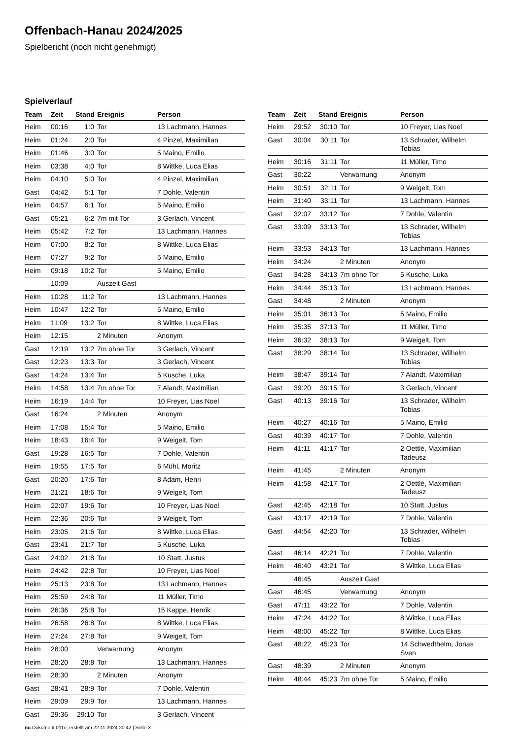Offenbach-Hanau 2024/2025
Spielbericht (noch nicht genehmigt)
Spielverlauf
| Team | Zeit | Stand | Ereignis | Person |
| --- | --- | --- | --- | --- |
| Heim | 00:16 | 1:0 | Tor | 13 Lachmann, Hannes |
| Heim | 01:24 | 2:0 | Tor | 4 Pinzel, Maximilian |
| Heim | 01:46 | 3:0 | Tor | 5 Maino, Emilio |
| Heim | 03:38 | 4:0 | Tor | 8 Wittke, Luca Elias |
| Heim | 04:10 | 5:0 | Tor | 4 Pinzel, Maximilian |
| Gast | 04:42 | 5:1 | Tor | 7 Dohle, Valentin |
| Heim | 04:57 | 6:1 | Tor | 5 Maino, Emilio |
| Gast | 05:21 | 6:2 | 7m mit Tor | 3 Gerlach, Vincent |
| Heim | 05:42 | 7:2 | Tor | 13 Lachmann, Hannes |
| Heim | 07:00 | 8:2 | Tor | 8 Wittke, Luca Elias |
| Heim | 07:27 | 9:2 | Tor | 5 Maino, Emilio |
| Heim | 09:18 | 10:2 | Tor | 5 Maino, Emilio |
| | 10:09 | | Auszeit Gast | |
| Heim | 10:28 | 11:2 | Tor | 13 Lachmann, Hannes |
| Heim | 10:47 | 12:2 | Tor | 5 Maino, Emilio |
| Heim | 11:09 | 13:2 | Tor | 8 Wittke, Luca Elias |
| Heim | 12:15 | | 2 Minuten | Anonym |
| Gast | 12:19 | 13:2 | 7m ohne Tor | 3 Gerlach, Vincent |
| Gast | 12:23 | 13:3 | Tor | 3 Gerlach, Vincent |
| Gast | 14:24 | 13:4 | Tor | 5 Kusche, Luka |
| Heim | 14:58 | 13:4 | 7m ohne Tor | 7 Alandt, Maximilian |
| Heim | 16:19 | 14:4 | Tor | 10 Freyer, Lias Noel |
| Gast | 16:24 | | 2 Minuten | Anonym |
| Heim | 17:08 | 15:4 | Tor | 5 Maino, Emilio |
| Heim | 18:43 | 16:4 | Tor | 9 Weigelt, Tom |
| Gast | 19:28 | 16:5 | Tor | 7 Dohle, Valentin |
| Heim | 19:55 | 17:5 | Tor | 6 Mühl, Moritz |
| Gast | 20:20 | 17:6 | Tor | 8 Adam, Henri |
| Heim | 21:21 | 18:6 | Tor | 9 Weigelt, Tom |
| Heim | 22:07 | 19:6 | Tor | 10 Freyer, Lias Noel |
| Heim | 22:36 | 20:6 | Tor | 9 Weigelt, Tom |
| Heim | 23:05 | 21:6 | Tor | 8 Wittke, Luca Elias |
| Gast | 23:41 | 21:7 | Tor | 5 Kusche, Luka |
| Gast | 24:02 | 21:8 | Tor | 10 Statt, Justus |
| Heim | 24:42 | 22:8 | Tor | 10 Freyer, Lias Noel |
| Heim | 25:13 | 23:8 | Tor | 13 Lachmann, Hannes |
| Heim | 25:59 | 24:8 | Tor | 11 Müller, Timo |
| Heim | 26:36 | 25:8 | Tor | 15 Kappe, Henrik |
| Heim | 26:58 | 26:8 | Tor | 8 Wittke, Luca Elias |
| Heim | 27:24 | 27:8 | Tor | 9 Weigelt, Tom |
| Heim | 28:00 | | Verwarnung | Anonym |
| Heim | 28:20 | 28:8 | Tor | 13 Lachmann, Hannes |
| Heim | 28:30 | | 2 Minuten | Anonym |
| Gast | 28:41 | 28:9 | Tor | 7 Dohle, Valentin |
| Heim | 29:09 | 29:9 | Tor | 13 Lachmann, Hannes |
| Gast | 29:36 | 29:10 | Tor | 3 Gerlach, Vincent |
| Team | Zeit | Stand | Ereignis | Person |
| --- | --- | --- | --- | --- |
| Heim | 29:52 | 30:10 | Tor | 10 Freyer, Lias Noel |
| Gast | 30:04 | 30:11 | Tor | 13 Schrader, Wilhelm Tobias |
| Heim | 30:16 | 31:11 | Tor | 11 Müller, Timo |
| Gast | 30:22 | | Verwarnung | Anonym |
| Heim | 30:51 | 32:11 | Tor | 9 Weigelt, Tom |
| Heim | 31:40 | 33:11 | Tor | 13 Lachmann, Hannes |
| Gast | 32:07 | 33:12 | Tor | 7 Dohle, Valentin |
| Gast | 33:09 | 33:13 | Tor | 13 Schrader, Wilhelm Tobias |
| Heim | 33:53 | 34:13 | Tor | 13 Lachmann, Hannes |
| Heim | 34:24 | | 2 Minuten | Anonym |
| Gast | 34:28 | 34:13 | 7m ohne Tor | 5 Kusche, Luka |
| Heim | 34:44 | 35:13 | Tor | 13 Lachmann, Hannes |
| Gast | 34:48 | | 2 Minuten | Anonym |
| Heim | 35:01 | 36:13 | Tor | 5 Maino, Emilio |
| Heim | 35:35 | 37:13 | Tor | 11 Müller, Timo |
| Heim | 36:32 | 38:13 | Tor | 9 Weigelt, Tom |
| Gast | 38:29 | 38:14 | Tor | 13 Schrader, Wilhelm Tobias |
| Heim | 38:47 | 39:14 | Tor | 7 Alandt, Maximilian |
| Gast | 39:20 | 39:15 | Tor | 3 Gerlach, Vincent |
| Gast | 40:13 | 39:16 | Tor | 13 Schrader, Wilhelm Tobias |
| Heim | 40:27 | 40:16 | Tor | 5 Maino, Emilio |
| Gast | 40:39 | 40:17 | Tor | 7 Dohle, Valentin |
| Heim | 41:11 | 41:17 | Tor | 2 Oettlé, Maximilian Tadeusz |
| Heim | 41:45 | | 2 Minuten | Anonym |
| Heim | 41:58 | 42:17 | Tor | 2 Oettlé, Maximilian Tadeusz |
| Gast | 42:45 | 42:18 | Tor | 10 Statt, Justus |
| Gast | 43:17 | 42:19 | Tor | 7 Dohle, Valentin |
| Gast | 44:54 | 42:20 | Tor | 13 Schrader, Wilhelm Tobias |
| Gast | 46:14 | 42:21 | Tor | 7 Dohle, Valentin |
| Heim | 46:40 | 43:21 | Tor | 8 Wittke, Luca Elias |
| | 46:45 | | Auszeit Gast | |
| Gast | 46:45 | | Verwarnung | Anonym |
| Gast | 47:11 | 43:22 | Tor | 7 Dohle, Valentin |
| Heim | 47:24 | 44:22 | Tor | 8 Wittke, Luca Elias |
| Heim | 48:00 | 45:22 | Tor | 8 Wittke, Luca Elias |
| Gast | 48:22 | 45:23 | Tor | 14 Schwedthelm, Jonas Sven |
| Gast | 48:39 | | 2 Minuten | Anonym |
| Heim | 48:44 | 45:23 | 7m ohne Tor | 5 Maino, Emilio |
nu.Dokument 011e, erstellt am 22.11.2024 20:42 | Seite 3